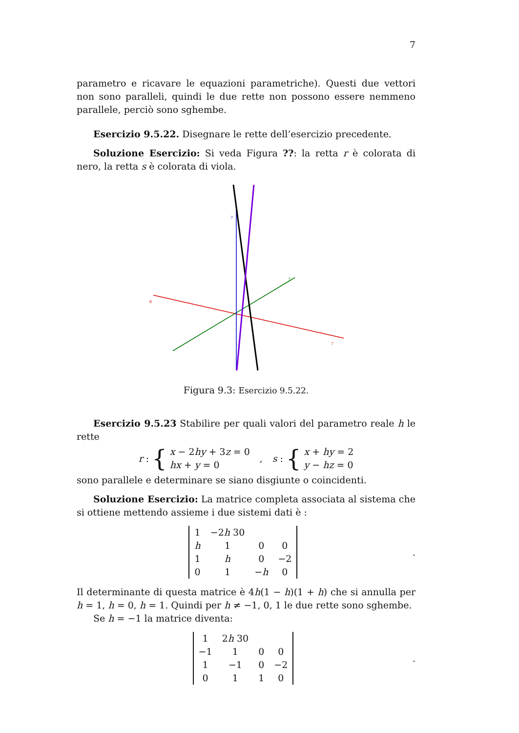7
parametro e ricavare le equazioni parametriche). Questi due vettori non sono paralleli, quindi le due rette non possono essere nemmeno parallele, perciò sono sghembe.
Esercizio 9.5.22. Disegnare le rette dell’esercizio precedente.
Soluzione Esercizio: Si veda Figura ??: la retta r è colorata di nero, la retta s è colorata di viola.
7
6
7
7
Figura 9.3: Esercizio 9.5.22.
Esercizio 9.5.23 Stabilire per quali valori del parametro reale h le rette
r : {
x − 2hy + 3z = 0
hx + y = 0
,
s : {
x + hy = 2
y − hz = 0
sono parallele e determinare se siano disgiunte o coincidenti.
Soluzione Esercizio: La matrice completa associata al sistema che si ottiene mettendo assieme i due sistemi dati è :
| 1 | −2 h 30 | | |
| h | 1 | 0 | 0 |
| 1 | h | 0 | −2 |
| 0 | 1 | − h | 0 |
.
Il determinante di questa matrice è 4h(1 − h)(1 + h) che si annulla per h = 1, h = 0, h = 1. Quindi per h ≠ −1, 0, 1 le due rette sono sghembe.
Se h = −1 la matrice diventa:
| 1 | 2 h 30 | | |
| −1 | 1 | 0 | 0 |
| 1 | −1 | 0 | −2 |
| 0 | 1 | 1 | 0 |
.